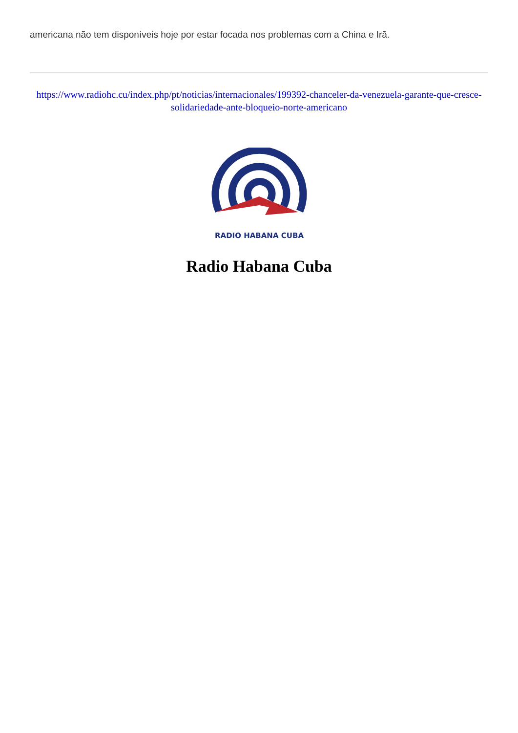americana não tem disponíveis hoje por estar focada nos problemas com a China e Irã.
https://www.radiohc.cu/index.php/pt/noticias/internacionales/199392-chanceler-da-venezuela-garante-que-cresce-solidariedade-ante-bloqueio-norte-americano
RADIO HABANA CUBA
Radio Habana Cuba